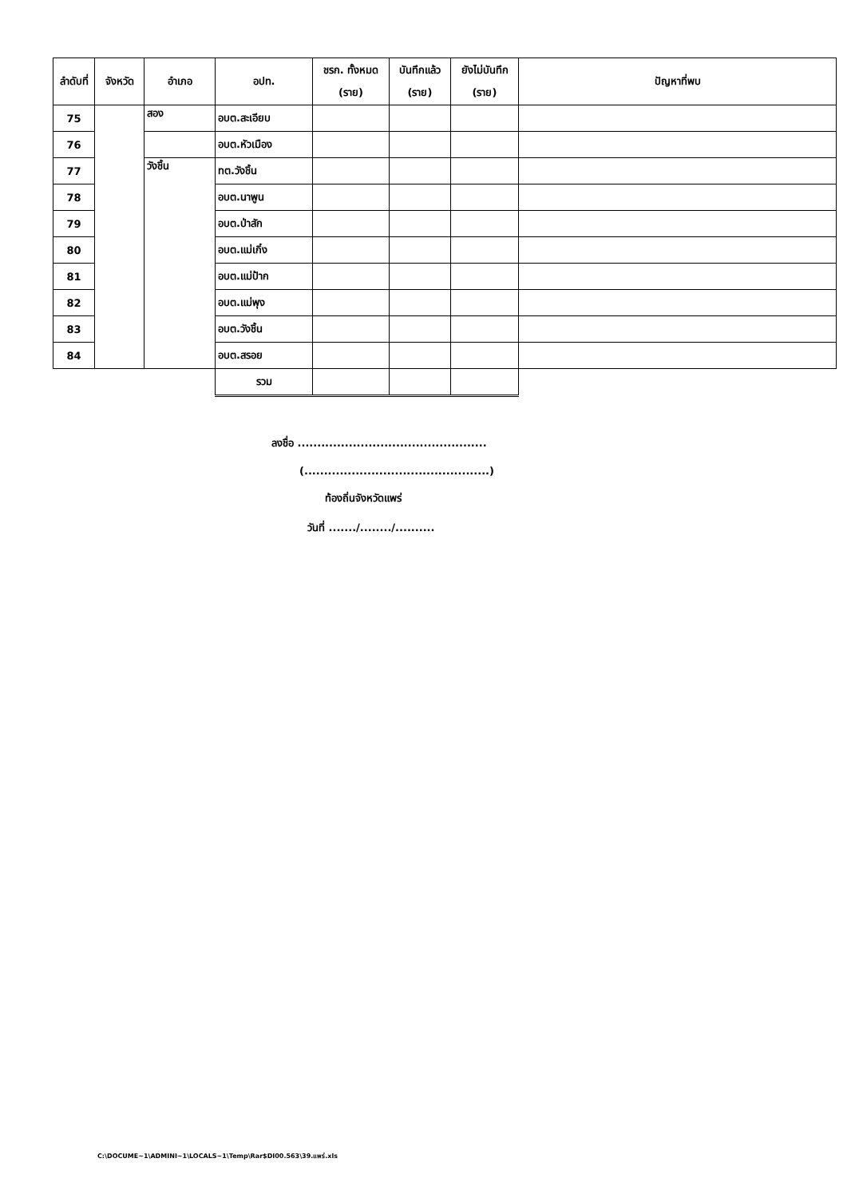| ลำดับที่ | จังหวัด | อำเภอ | อปท. | ชรก. ทั้งหมด (ราย) | บันทึกแล้ว (ราย) | ยังไม่บันทึก (ราย) | ปัญหาที่พบ |
| --- | --- | --- | --- | --- | --- | --- | --- |
| 75 | | สอง | อบต.สะเอียบ | | | | |
| 76 | | | อบต.หัวเมือง | | | | |
| 77 | | วังชิ้น | ทต.วังชิ้น | | | | |
| 78 | | | อบต.นาพูน | | | | |
| 79 | | | อบต.ป่าสัก | | | | |
| 80 | | | อบต.แม่เกิ๋ง | | | | |
| 81 | | | อบต.แม่ป้าก | | | | |
| 82 | | | อบต.แม่พุง | | | | |
| 83 | | | อบต.วังชิ้น | | | | |
| 84 | | | อบต.สรอย | | | | |
| | | | รวม | | | | |
ลงชื่อ ................................................
(...............................................)
ท้องถิ่นจังหวัดแพร่
วันที่ ......./......../..........
C:\DOCUME~1\ADMINI~1\LOCALS~1\Temp\Rar$DI00.563\39.แพร่.xls